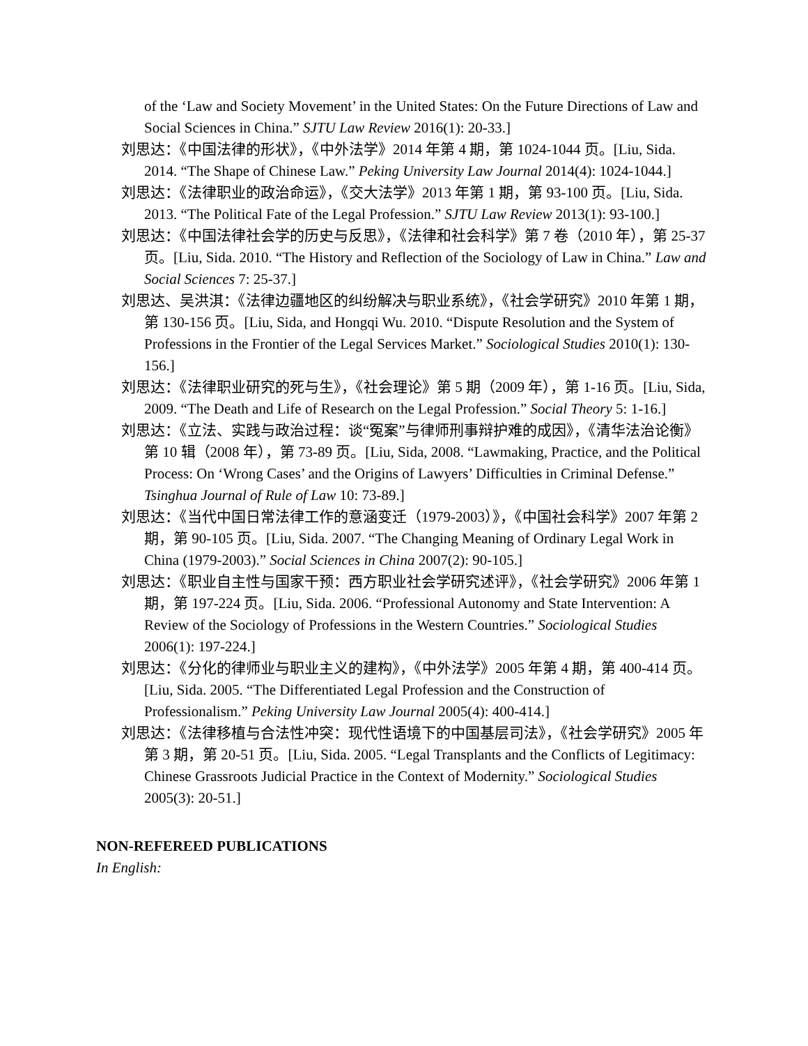of the ‘Law and Society Movement’ in the United States: On the Future Directions of Law and Social Sciences in China.” SJTU Law Review 2016(1): 20-33.]
刘思达：《中国法律的形状》，《中外法学》2014 年第 4 期，第 1024-1044 页。[Liu, Sida. 2014. “The Shape of Chinese Law.” Peking University Law Journal 2014(4): 1024-1044.]
刘思达：《法律职业的政治命运》，《交大法学》2013 年第 1 期，第 93-100 页。[Liu, Sida. 2013. “The Political Fate of the Legal Profession.” SJTU Law Review 2013(1): 93-100.]
刘思达：《中国法律社会学的历史与反思》，《法律和社会科学》第 7 卷（2010 年），第 25-37 页。[Liu, Sida. 2010. “The History and Reflection of the Sociology of Law in China.” Law and Social Sciences 7: 25-37.]
刘思达、吴洪淇：《法律边疆地区的纠纷解决与职业系统》，《社会学研究》2010 年第 1 期，第 130-156 页。[Liu, Sida, and Hongqi Wu. 2010. “Dispute Resolution and the System of Professions in the Frontier of the Legal Services Market.” Sociological Studies 2010(1): 130-156.]
刘思达：《法律职业研究的死与生》，《社会理论》第 5 期（2009 年），第 1-16 页。[Liu, Sida, 2009. “The Death and Life of Research on the Legal Profession.” Social Theory 5: 1-16.]
刘思达：《立法、实践与政治过程：谈“冤案”与律师刑事辩护难的成因》，《清华法治论衡》第 10 辑（2008 年），第 73-89 页。[Liu, Sida, 2008. “Lawmaking, Practice, and the Political Process: On ‘Wrong Cases’ and the Origins of Lawyers’ Difficulties in Criminal Defense.” Tsinghua Journal of Rule of Law 10: 73-89.]
刘思达：《当代中国日常法律工作的意涵变迁（1979-2003）》，《中国社会科学》2007 年第 2 期，第 90-105 页。[Liu, Sida. 2007. “The Changing Meaning of Ordinary Legal Work in China (1979-2003).” Social Sciences in China 2007(2): 90-105.]
刘思达：《职业自主性与国家干预：西方职业社会学研究述评》，《社会学研究》2006 年第 1 期，第 197-224 页。[Liu, Sida. 2006. “Professional Autonomy and State Intervention: A Review of the Sociology of Professions in the Western Countries.” Sociological Studies 2006(1): 197-224.]
刘思达：《分化的律师业与职业主义的建构》，《中外法学》2005 年第 4 期，第 400-414 页。[Liu, Sida. 2005. “The Differentiated Legal Profession and the Construction of Professionalism.” Peking University Law Journal 2005(4): 400-414.]
刘思达：《法律移植与合法性冲突：现代性语境下的中国基层司法》，《社会学研究》2005 年第 3 期，第 20-51 页。[Liu, Sida. 2005. “Legal Transplants and the Conflicts of Legitimacy: Chinese Grassroots Judicial Practice in the Context of Modernity.” Sociological Studies 2005(3): 20-51.]
NON-REFEREED PUBLICATIONS
In English: